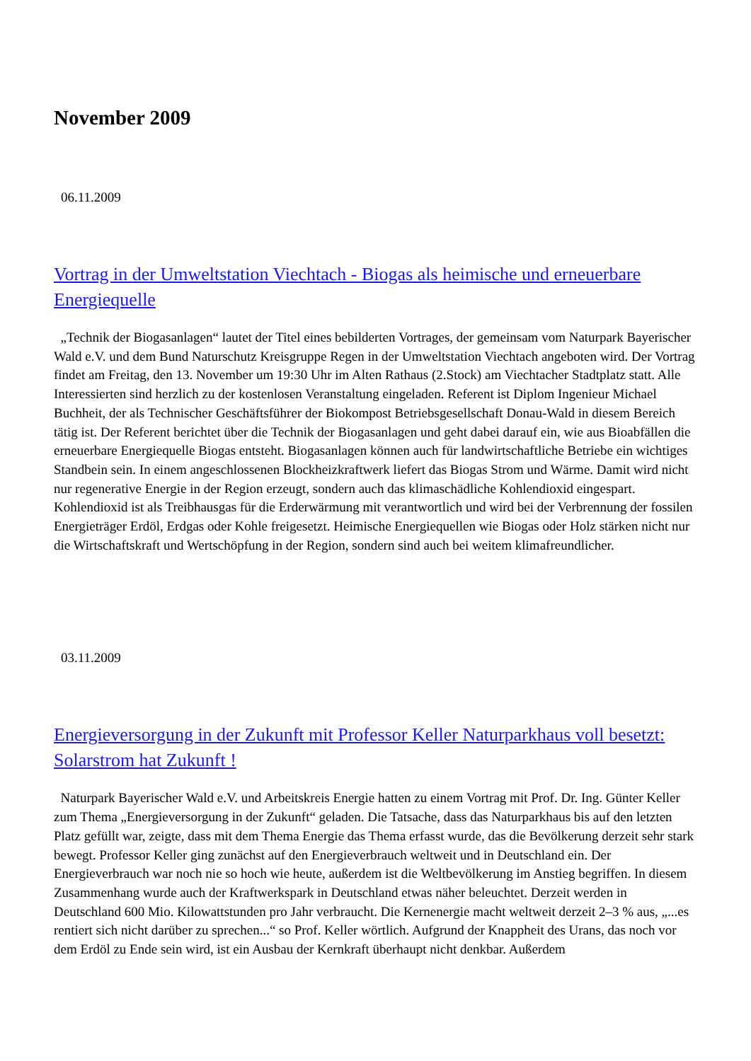November 2009
06.11.2009
Vortrag in der Umweltstation Viechtach - Biogas als heimische und erneuerbare Energiequelle
„Technik der Biogasanlagen“ lautet der Titel eines bebilderten Vortrages, der gemeinsam vom Naturpark Bayerischer Wald e.V. und dem Bund Naturschutz Kreisgruppe Regen in der Umweltstation Viechtach angeboten wird. Der Vortrag findet am Freitag, den 13. November um 19:30 Uhr im Alten Rathaus (2.Stock) am Viechtacher Stadtplatz statt. Alle Interessierten sind herzlich zu der kostenlosen Veranstaltung eingeladen. Referent ist Diplom Ingenieur Michael Buchheit, der als Technischer Geschäftsführer der Biokompost Betriebsgesellschaft Donau-Wald in diesem Bereich tätig ist. Der Referent berichtet über die Technik der Biogasanlagen und geht dabei darauf ein, wie aus Bioabfällen die erneuerbare Energiequelle Biogas entsteht. Biogasanlagen können auch für landwirtschaftliche Betriebe ein wichtiges Standbein sein. In einem angeschlossenen Blockheizkraftwerk liefert das Biogas Strom und Wärme. Damit wird nicht nur regenerative Energie in der Region erzeugt, sondern auch das klimaschädliche Kohlendioxid eingespart. Kohlendioxid ist als Treibhausgas für die Erderwärmung mit verantwortlich und wird bei der Verbrennung der fossilen Energieträger Erdöl, Erdgas oder Kohle freigesetzt. Heimische Energiequellen wie Biogas oder Holz stärken nicht nur die Wirtschaftskraft und Wertschöpfung in der Region, sondern sind auch bei weitem klimafreundlicher.
03.11.2009
Energieversorgung in der Zukunft mit Professor Keller Naturparkhaus voll besetzt: Solarstrom hat Zukunft !
Naturpark Bayerischer Wald e.V. und Arbeitskreis Energie hatten zu einem Vortrag mit Prof. Dr. Ing. Günter Keller zum Thema „Energieversorgung in der Zukunft“ geladen. Die Tatsache, dass das Naturparkhaus bis auf den letzten Platz gefüllt war, zeigte, dass mit dem Thema Energie das Thema erfasst wurde, das die Bevölkerung derzeit sehr stark bewegt. Professor Keller ging zunächst auf den Energieverbrauch weltweit und in Deutschland ein. Der Energieverbrauch war noch nie so hoch wie heute, außerdem ist die Weltbevölkerung im Anstieg begriffen. In diesem Zusammenhang wurde auch der Kraftwerkspark in Deutschland etwas näher beleuchtet. Derzeit werden in Deutschland 600 Mio. Kilowattstunden pro Jahr verbraucht. Die Kernenergie macht weltweit derzeit 2–3 % aus, „...es rentiert sich nicht darüber zu sprechen...“ so Prof. Keller wörtlich. Aufgrund der Knappheit des Urans, das noch vor dem Erdöl zu Ende sein wird, ist ein Ausbau der Kernkraft überhaupt nicht denkbar. Außerdem